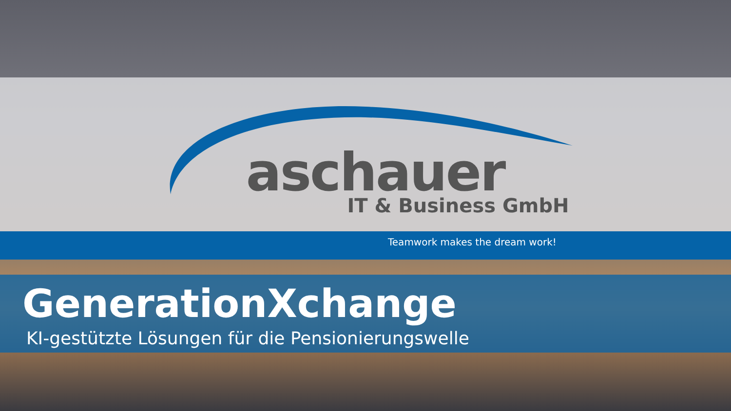aschauer
IT & Business GmbH
Teamwork makes the dream work!
GenerationXchange
KI-gestützte Lösungen für die Pensionierungswelle